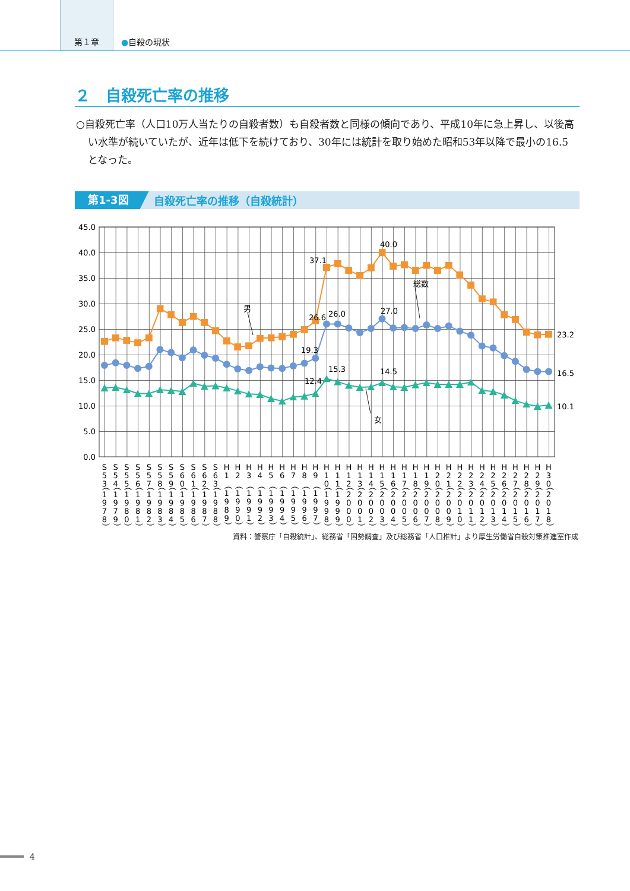第１章
●自殺の現状
２　自殺死亡率の推移
○自殺死亡率（人口10万人当たりの自殺者数）も自殺者数と同様の傾向であり、平成10年に急上昇し、以後高い水準が続いていたが、近年は低下を続けており、30年には統計を取り始めた昭和53年以降で最小の16.5となった。
第1-3図 自殺死亡率の推移（自殺統計）
45.0
40.0
35.0
30.0
25.0
20.0
15.0
10.0
5.0
0.0
男
総数
女
26.6
19.3
12.4
37.1
26.0
15.3
40.0
27.0
14.5
23.2
16.5
10.1
S53（1978）
S54（1979）
S55（1980）
S56（1981）
S57（1982）
S58（1983）
S59（1984）
S60（1985）
S61（1986）
S62（1987）
S63（1988）
H1　（1989）
H2　（1990）
H3　（1991）
H4　（1992）
H5　（1993）
H6　（1994）
H7　（1995）
H8　（1996）
H9　（1997）
H10（1998）
H11（1999）
H12（2000）
H13（2001）
H14（2002）
H15（2003）
H16（2004）
H17（2005）
H18（2006）
H19（2007）
H20（2008）
H21（2009）
H22（2010）
H23（2011）
H24（2012）
H25（2013）
H26（2014）
H27（2015）
H28（2016）
H29（2017）
H30（2018）
資料：警察庁「自殺統計」、総務省「国勢調査」及び総務省「人口推計」より厚生労働省自殺対策推進室作成
4